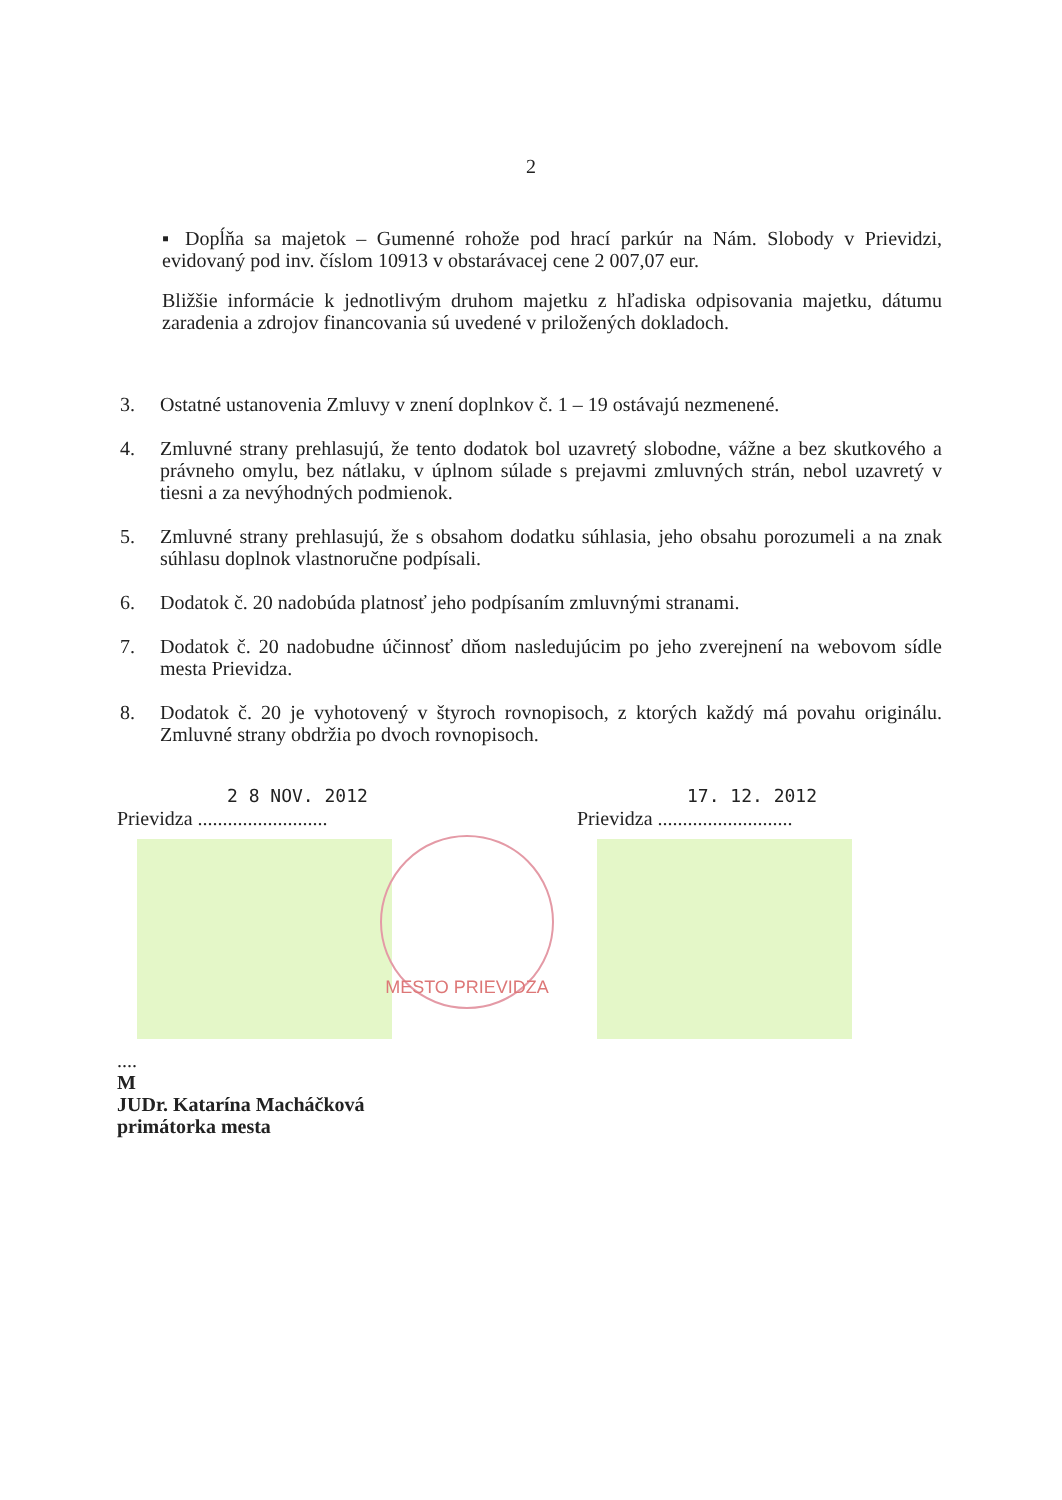2
▪ Dopĺňa sa majetok – Gumenné rohože pod hrací parkúr na Nám. Slobody v Prievidzi, evidovaný pod inv. číslom 10913 v obstarávacej cene 2 007,07 eur.
Bližšie informácie k jednotlivým druhom majetku z hľadiska odpisovania majetku, dátumu zaradenia a zdrojov financovania sú uvedené v priložených dokladoch.
3. Ostatné ustanovenia Zmluvy v znení doplnkov č. 1 – 19 ostávajú nezmenené.
4. Zmluvné strany prehlasujú, že tento dodatok bol uzavretý slobodne, vážne a bez skutkového a právneho omylu, bez nátlaku, v úplnom súlade s prejavmi zmluvných strán, nebol uzavretý v tiesni a za nevýhodných podmienok.
5. Zmluvné strany prehlasujú, že s obsahom dodatku súhlasia, jeho obsahu porozumeli a na znak súhlasu doplnok vlastnoručne podpísali.
6. Dodatok č. 20 nadobúda platnosť jeho podpísaním zmluvnými stranami.
7. Dodatok č. 20 nadobudne účinnosť dňom nasledujúcim po jeho zverejnení na webovom sídle mesta Prievidza.
8. Dodatok č. 20 je vyhotovený v štyroch rovnopisoch, z ktorých každý má povahu originálu. Zmluvné strany obdržia po dvoch rovnopisoch.
2 8 NOV. 2012
Prievidza ..........................
....
M
JUDr. Katarína Macháčková
primátorka mesta
17. 12. 2012
Prievidza ...........................
MESTO PRIEVIDZA